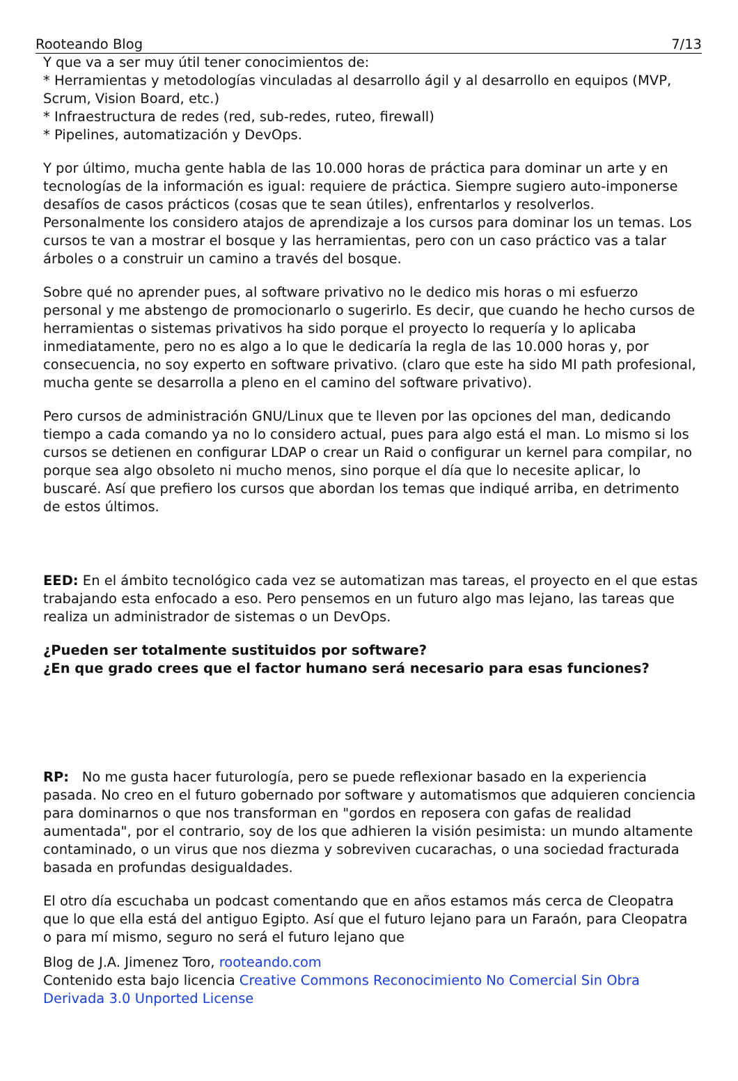Rooteando Blog 7/13
Y que va a ser muy útil tener conocimientos de:
* Herramientas y metodologías vinculadas al desarrollo ágil y al desarrollo en equipos (MVP, Scrum, Vision Board, etc.)
* Infraestructura de redes (red, sub-redes, ruteo, firewall)
* Pipelines, automatización y DevOps.
Y por último, mucha gente habla de las 10.000 horas de práctica para dominar un arte y en tecnologías de la información es igual: requiere de práctica. Siempre sugiero auto-imponerse desafíos de casos prácticos (cosas que te sean útiles), enfrentarlos y resolverlos. Personalmente los considero atajos de aprendizaje a los cursos para dominar los un temas. Los cursos te van a mostrar el bosque y las herramientas, pero con un caso práctico vas a talar árboles o a construir un camino a través del bosque.
Sobre qué no aprender pues, al software privativo no le dedico mis horas o mi esfuerzo personal y me abstengo de promocionarlo o sugerirlo. Es decir, que cuando he hecho cursos de herramientas o sistemas privativos ha sido porque el proyecto lo requería y lo aplicaba inmediatamente, pero no es algo a lo que le dedicaría la regla de las 10.000 horas y, por consecuencia, no soy experto en software privativo. (claro que este ha sido MI path profesional, mucha gente se desarrolla a pleno en el camino del software privativo).
Pero cursos de administración GNU/Linux que te lleven por las opciones del man, dedicando tiempo a cada comando ya no lo considero actual, pues para algo está el man. Lo mismo si los cursos se detienen en configurar LDAP o crear un Raid o configurar un kernel para compilar, no porque sea algo obsoleto ni mucho menos, sino porque el día que lo necesite aplicar, lo buscaré. Así que prefiero los cursos que abordan los temas que indiqué arriba, en detrimento de estos últimos.
EED: En el ámbito tecnológico cada vez se automatizan mas tareas, el proyecto en el que estas trabajando esta enfocado a eso. Pero pensemos en un futuro algo mas lejano, las tareas que realiza un administrador de sistemas o un DevOps.
¿Pueden ser totalmente sustituidos por software?
¿En que grado crees que el factor humano será necesario para esas funciones?
RP: No me gusta hacer futurología, pero se puede reflexionar basado en la experiencia pasada. No creo en el futuro gobernado por software y automatismos que adquieren conciencia para dominarnos o que nos transforman en "gordos en reposera con gafas de realidad aumentada", por el contrario, soy de los que adhieren la visión pesimista: un mundo altamente contaminado, o un virus que nos diezma y sobreviven cucarachas, o una sociedad fracturada basada en profundas desigualdades.
El otro día escuchaba un podcast comentando que en años estamos más cerca de Cleopatra que lo que ella está del antiguo Egipto. Así que el futuro lejano para un Faraón, para Cleopatra o para mí mismo, seguro no será el futuro lejano que
Blog de J.A. Jimenez Toro, rooteando.com
Contenido esta bajo licencia Creative Commons Reconocimiento No Comercial Sin Obra Derivada 3.0 Unported License